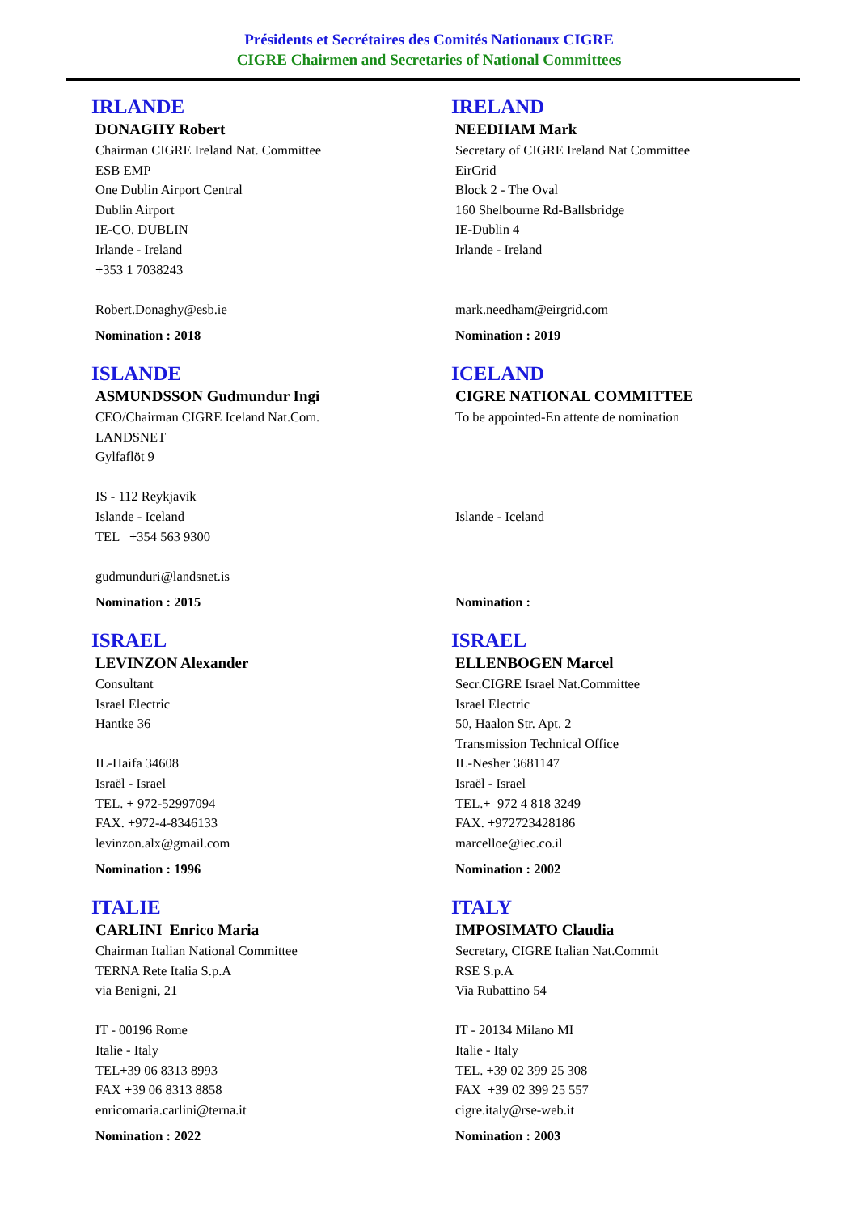Présidents et Secrétaires des Comités Nationaux CIGRE
CIGRE Chairmen and Secretaries of National Committees
IRLANDE
DONAGHY Robert
Chairman CIGRE Ireland Nat. Committee
ESB EMP
One Dublin Airport Central
Dublin Airport
IE-CO. DUBLIN
Irlande - Ireland
+353 1 7038243
Robert.Donaghy@esb.ie
Nomination : 2018
IRELAND
NEEDHAM Mark
Secretary of CIGRE Ireland Nat Committee
EirGrid
Block 2 - The Oval
160 Shelbourne Rd-Ballsbridge
IE-Dublin 4
Irlande - Ireland
mark.needham@eirgrid.com
Nomination : 2019
ISLANDE
ASMUNDSSON Gudmundur Ingi
CEO/Chairman CIGRE Iceland Nat.Com.
LANDSNET
Gylfaflöt 9
IS - 112 Reykjavik
Islande - Iceland
TEL +354 563 9300
gudmunduri@landsnet.is
Nomination : 2015
ICELAND
CIGRE NATIONAL COMMITTEE
To be appointed-En attente de nomination
Islande - Iceland
Nomination :
ISRAEL
LEVINZON Alexander
Consultant
Israel Electric
Hantke 36
IL-Haifa 34608
Israël - Israel
TEL. + 972-52997094
FAX. +972-4-8346133
levinzon.alx@gmail.com
Nomination : 1996
ISRAEL
ELLENBOGEN Marcel
Secr.CIGRE Israel Nat.Committee
Israel Electric
50, Haalon Str. Apt. 2
Transmission Technical Office
IL-Nesher 3681147
Israël - Israel
TEL.+ 972 4 818 3249
FAX. +972723428186
marcelloe@iec.co.il
Nomination : 2002
ITALIE
CARLINI Enrico Maria
Chairman Italian National Committee
TERNA Rete Italia S.p.A
via Benigni, 21
IT - 00196 Rome
Italie - Italy
TEL+39 06 8313 8993
FAX +39 06 8313 8858
enricomaria.carlini@terna.it
Nomination : 2022
ITALY
IMPOSIMATO Claudia
Secretary, CIGRE Italian Nat.Commit
RSE S.p.A
Via Rubattino 54
IT - 20134 Milano MI
Italie - Italy
TEL. +39 02 399 25 308
FAX +39 02 399 25 557
cigre.italy@rse-web.it
Nomination : 2003